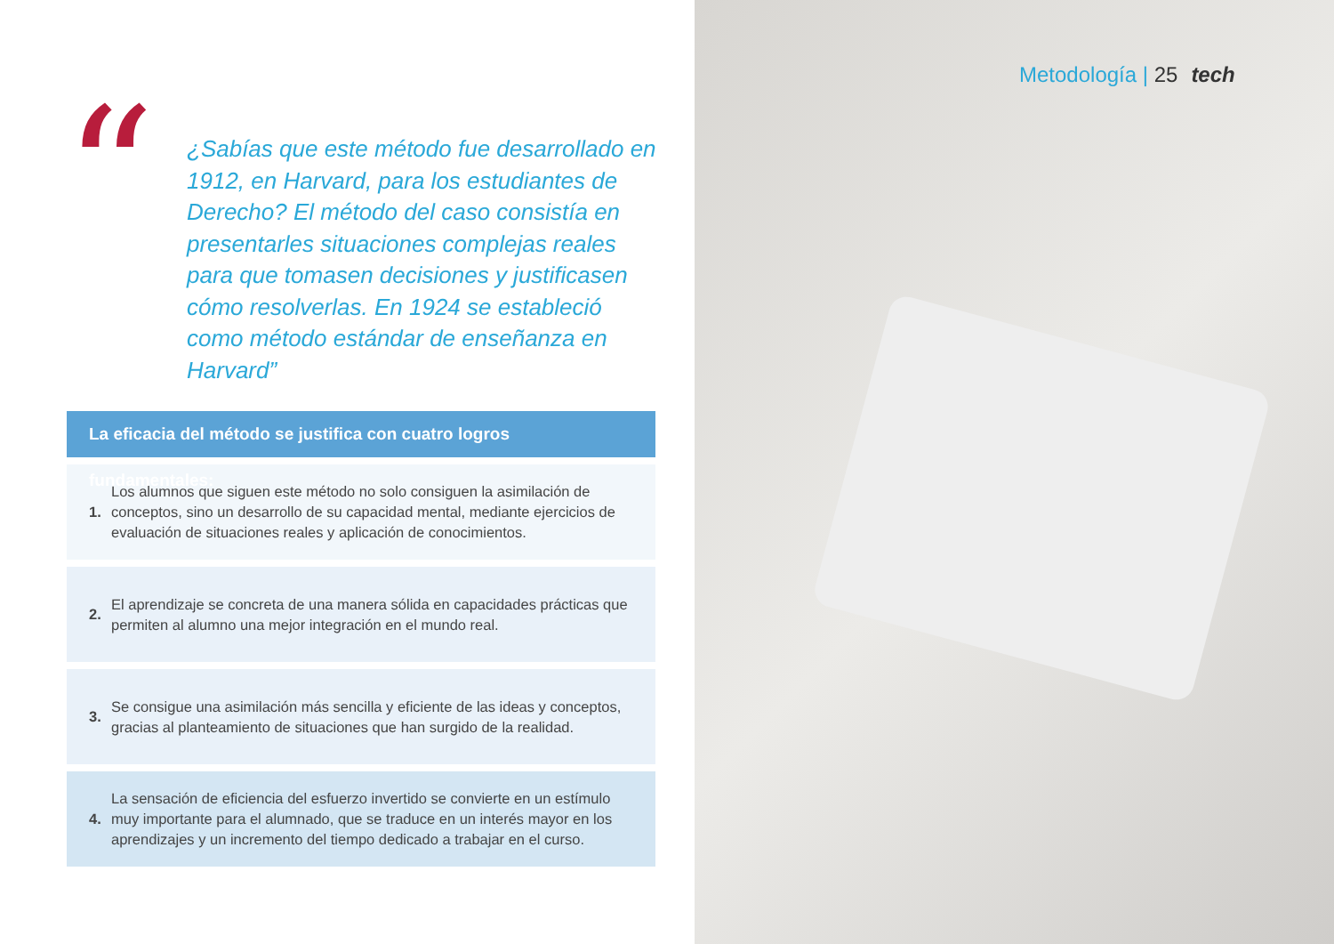“
¿Sabías que este método fue desarrollado en 1912, en Harvard, para los estudiantes de Derecho? El método del caso consistía en presentarles situaciones complejas reales para que tomasen decisiones y justificasen cómo resolverlas. En 1924 se estableció como método estándar de enseñanza en Harvard”
La eficacia del método se justifica con cuatro logros fundamentales:
1.
Los alumnos que siguen este método no solo consiguen la asimilación de conceptos, sino un desarrollo de su capacidad mental, mediante ejercicios de evaluación de situaciones reales y aplicación de conocimientos.
2.
El aprendizaje se concreta de una manera sólida en capacidades prácticas que permiten al alumno una mejor integración en el mundo real.
3.
Se consigue una asimilación más sencilla y eficiente de las ideas y conceptos, gracias al planteamiento de situaciones que han surgido de la realidad.
4.
La sensación de eficiencia del esfuerzo invertido se convierte en un estímulo muy importante para el alumnado, que se traduce en un interés mayor en los aprendizajes y un incremento del tiempo dedicado a trabajar en el curso.
Metodología | 25 tech